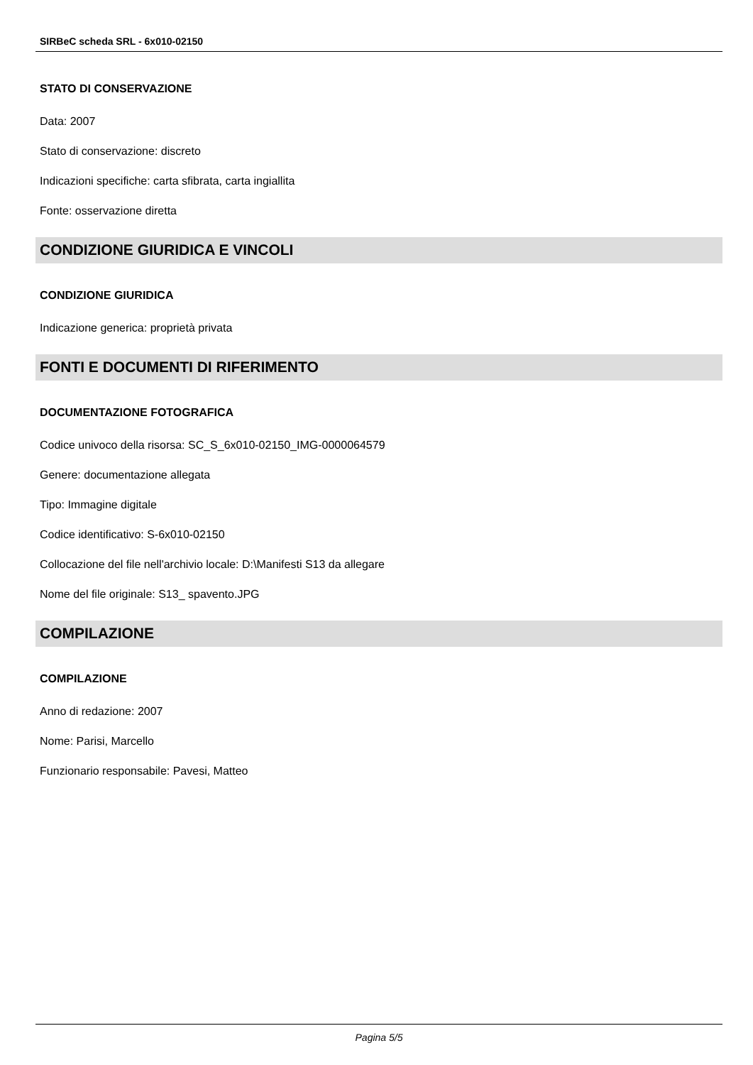SIRBeC scheda SRL - 6x010-02150
STATO DI CONSERVAZIONE
Data: 2007
Stato di conservazione: discreto
Indicazioni specifiche: carta sfibrata, carta ingiallita
Fonte: osservazione diretta
CONDIZIONE GIURIDICA E VINCOLI
CONDIZIONE GIURIDICA
Indicazione generica: proprietà privata
FONTI E DOCUMENTI DI RIFERIMENTO
DOCUMENTAZIONE FOTOGRAFICA
Codice univoco della risorsa: SC_S_6x010-02150_IMG-0000064579
Genere: documentazione allegata
Tipo: Immagine digitale
Codice identificativo: S-6x010-02150
Collocazione del file nell'archivio locale: D:\Manifesti S13 da allegare
Nome del file originale: S13_ spavento.JPG
COMPILAZIONE
COMPILAZIONE
Anno di redazione: 2007
Nome: Parisi, Marcello
Funzionario responsabile: Pavesi, Matteo
Pagina 5/5